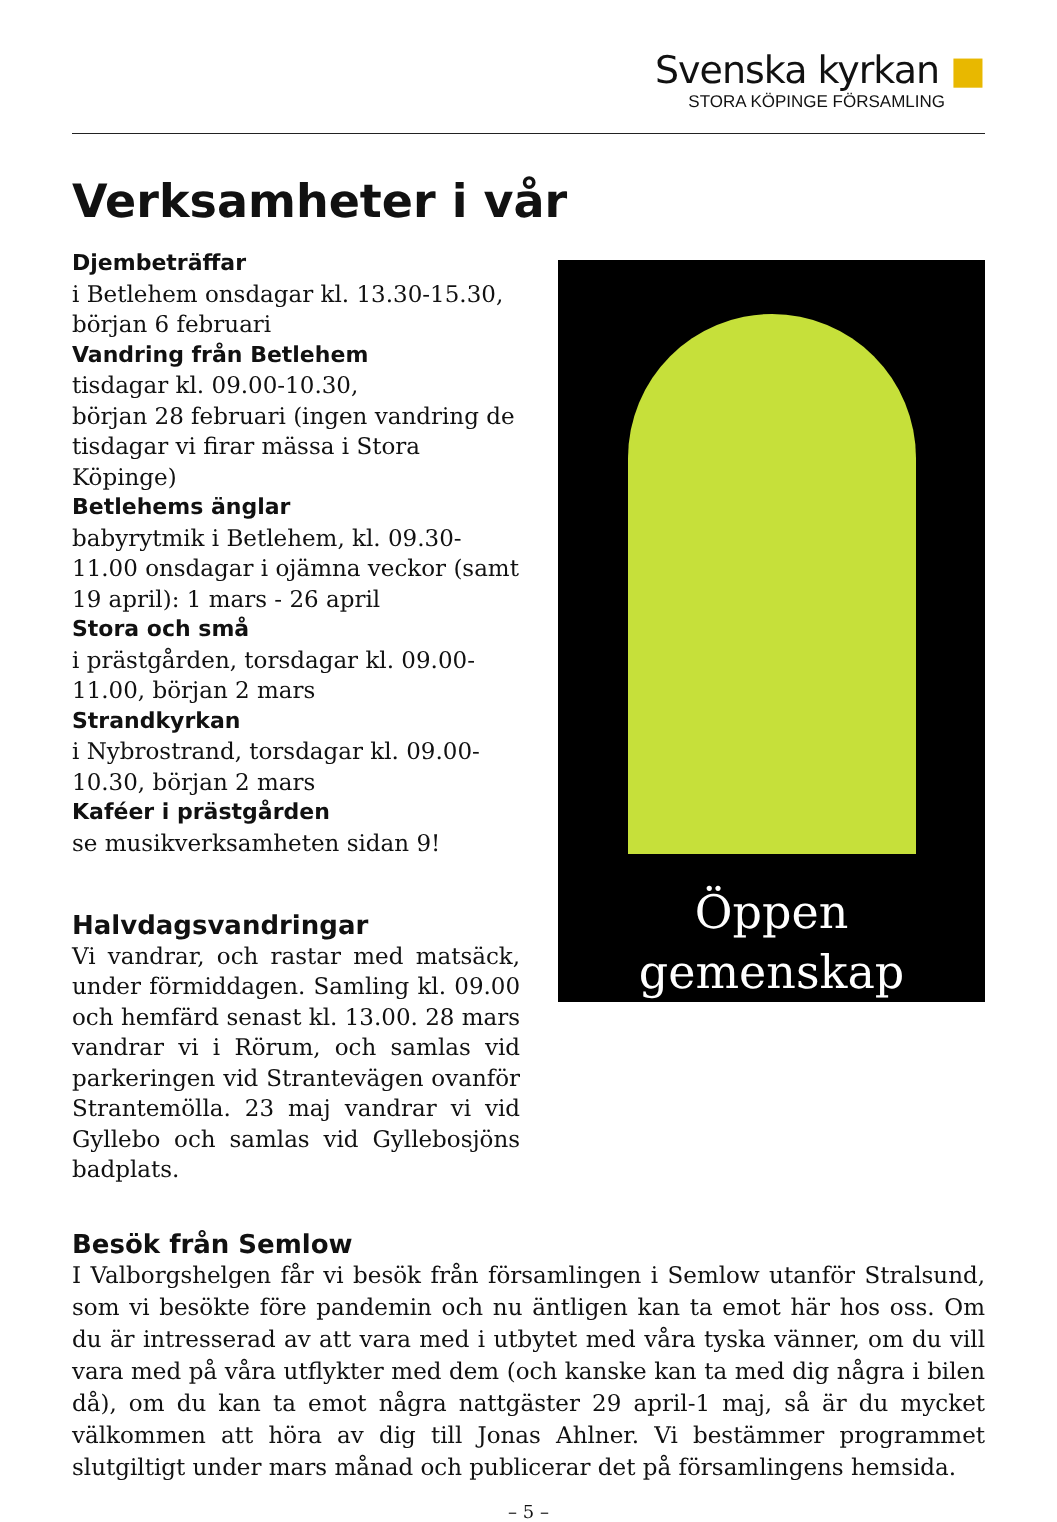Svenska kyrkan ■
STORA KÖPINGE FÖRSAMLING
Verksamheter i vår
Djembeträffar
i Betlehem onsdagar kl. 13.30-15.30,
början 6 februari
Vandring från Betlehem
tisdagar kl. 09.00-10.30,
början 28 februari (ingen vandring de tisdagar vi firar mässa i Stora Köpinge)
Betlehems änglar
babyrytmik i Betlehem, kl. 09.30-11.00 onsdagar i ojämna veckor (samt 19 april): 1 mars - 26 april
Stora och små
i prästgården, torsdagar kl. 09.00-11.00, början 2 mars
Strandkyrkan
i Nybrostrand, torsdagar kl. 09.00-10.30, början 2 mars
Kaféer i prästgården
se musikverksamheten sidan 9!
Halvdagsvandringar
Vi vandrar, och rastar med matsäck, under förmiddagen. Samling kl. 09.00 och hemfärd senast kl. 13.00. 28 mars vandrar vi i Rörum, och samlas vid parkeringen vid Strantevägen ovanför Strantemölla. 23 maj vandrar vi vid Gyllebo och samlas vid Gyllebosjöns badplats.
Öppen
gemenskap
Besök från Semlow
I Valborgshelgen får vi besök från församlingen i Semlow utanför Stralsund, som vi besökte före pandemin och nu äntligen kan ta emot här hos oss. Om du är intresserad av att vara med i utbytet med våra tyska vänner, om du vill vara med på våra utflykter med dem (och kanske kan ta med dig några i bilen då), om du kan ta emot några nattgäster 29 april-1 maj, så är du mycket välkommen att höra av dig till Jonas Ahlner. Vi bestämmer programmet slutgiltigt under mars månad och publicerar det på församlingens hemsida.
– 5 –